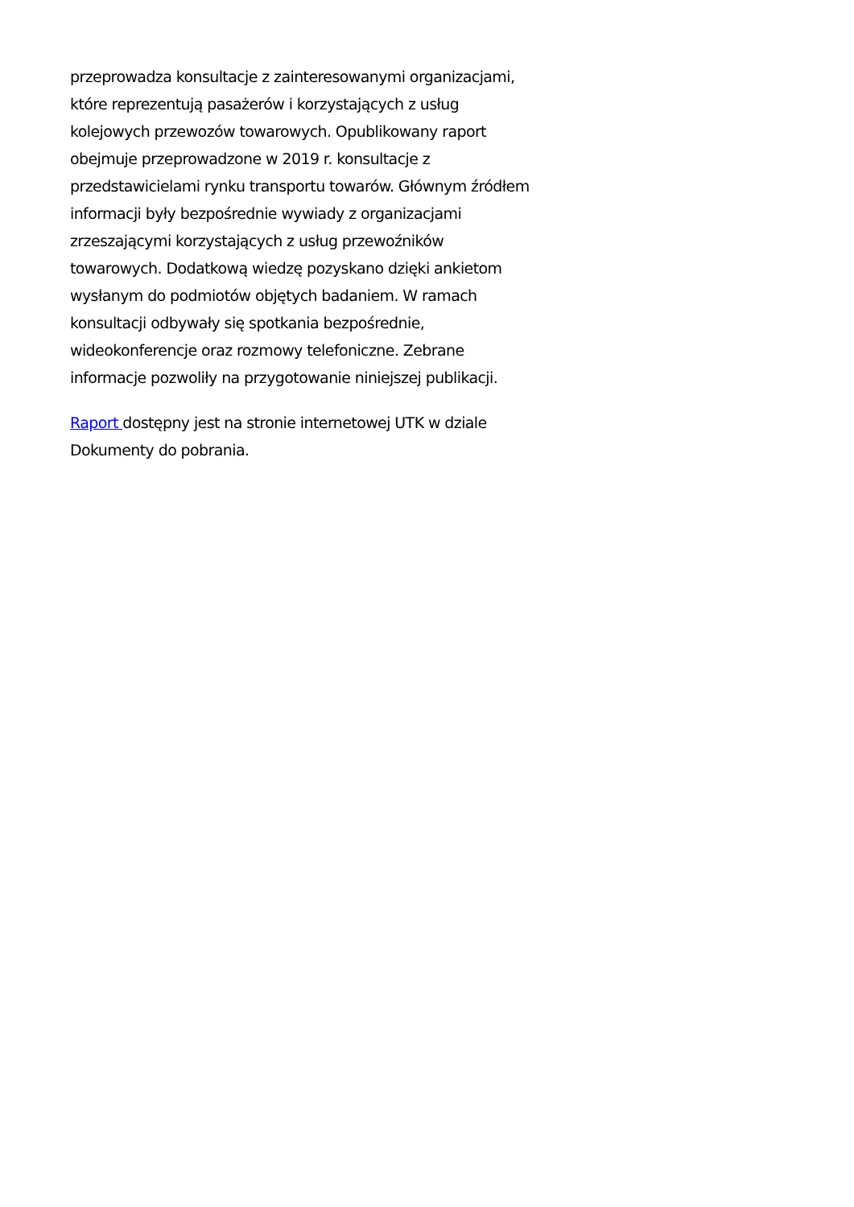przeprowadza konsultacje z zainteresowanymi organizacjami,
które reprezentują pasażerów i korzystających z usług
kolejowych przewozów towarowych. Opublikowany raport
obejmuje przeprowadzone w 2019 r. konsultacje z
przedstawicielami rynku transportu towarów. Głównym źródłem
informacji były bezpośrednie wywiady z organizacjami
zrzeszającymi korzystających z usług przewoźników
towarowych. Dodatkową wiedzę pozyskano dzięki ankietom
wysłanym do podmiotów objętych badaniem. W ramach
konsultacji odbywały się spotkania bezpośrednie,
wideokonferencje oraz rozmowy telefoniczne. Zebrane
informacje pozwoliły na przygotowanie niniejszej publikacji.
Raport dostępny jest na stronie internetowej UTK w dziale
Dokumenty do pobrania.